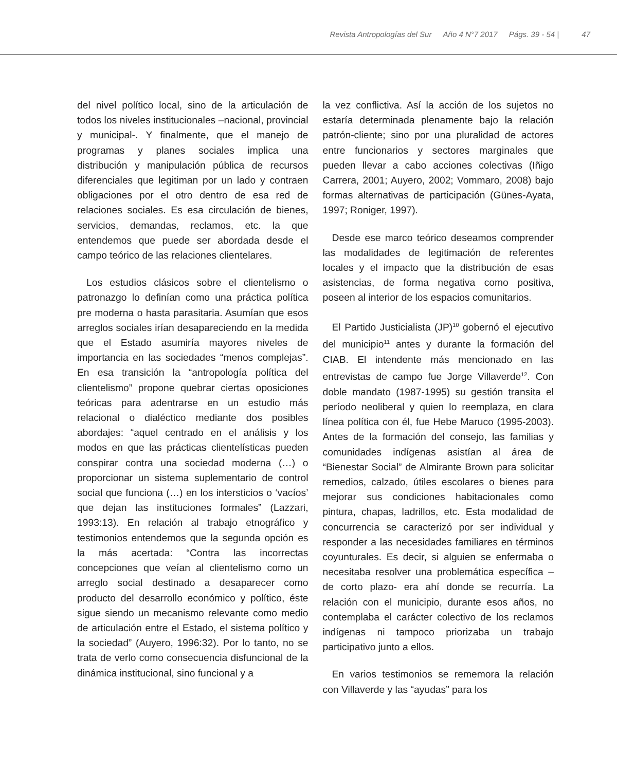Revista Antropologías del Sur Año 4 N°7 2017 Págs. 39 - 54 | 47
del nivel político local, sino de la articulación de todos los niveles institucionales –nacional, provincial y municipal-. Y finalmente, que el manejo de programas y planes sociales implica una distribución y manipulación pública de recursos diferenciales que legitiman por un lado y contraen obligaciones por el otro dentro de esa red de relaciones sociales. Es esa circulación de bienes, servicios, demandas, reclamos, etc. la que entendemos que puede ser abordada desde el campo teórico de las relaciones clientelares.
Los estudios clásicos sobre el clientelismo o patronazgo lo definían como una práctica política pre moderna o hasta parasitaria. Asumían que esos arreglos sociales irían desapareciendo en la medida que el Estado asumiría mayores niveles de importancia en las sociedades “menos complejas”. En esa transición la “antropología política del clientelismo” propone quebrar ciertas oposiciones teóricas para adentrarse en un estudio más relacional o dialéctico mediante dos posibles abordajes: “aquel centrado en el análisis y los modos en que las prácticas clientelísticas pueden conspirar contra una sociedad moderna (…) o proporcionar un sistema suplementario de control social que funciona (…) en los intersticios o ‘vacíos’ que dejan las instituciones formales” (Lazzari, 1993:13). En relación al trabajo etnográfico y testimonios entendemos que la segunda opción es la más acertada: “Contra las incorrectas concepciones que veían al clientelismo como un arreglo social destinado a desaparecer como producto del desarrollo económico y político, éste sigue siendo un mecanismo relevante como medio de articulación entre el Estado, el sistema político y la sociedad” (Auyero, 1996:32). Por lo tanto, no se trata de verlo como consecuencia disfuncional de la dinámica institucional, sino funcional y a
la vez conflictiva. Así la acción de los sujetos no estaría determinada plenamente bajo la relación patrón-cliente; sino por una pluralidad de actores entre funcionarios y sectores marginales que pueden llevar a cabo acciones colectivas (Iñigo Carrera, 2001; Auyero, 2002; Vommaro, 2008) bajo formas alternativas de participación (Günes-Ayata, 1997; Roniger, 1997).
Desde ese marco teórico deseamos comprender las modalidades de legitimación de referentes locales y el impacto que la distribución de esas asistencias, de forma negativa como positiva, poseen al interior de los espacios comunitarios.
El Partido Justicialista (JP)<sup>10</sup> gobernó el ejecutivo del municipio<sup>11</sup> antes y durante la formación del CIAB. El intendente más mencionado en las entrevistas de campo fue Jorge Villaverde<sup>12</sup>. Con doble mandato (1987-1995) su gestión transita el período neoliberal y quien lo reemplaza, en clara línea política con él, fue Hebe Maruco (1995-2003). Antes de la formación del consejo, las familias y comunidades indígenas asistían al área de “Bienestar Social” de Almirante Brown para solicitar remedios, calzado, útiles escolares o bienes para mejorar sus condiciones habitacionales como pintura, chapas, ladrillos, etc. Esta modalidad de concurrencia se caracterizó por ser individual y responder a las necesidades familiares en términos coyunturales. Es decir, si alguien se enfermaba o necesitaba resolver una problemática específica –de corto plazo- era ahí donde se recurría. La relación con el municipio, durante esos años, no contemplaba el carácter colectivo de los reclamos indígenas ni tampoco priorizaba un trabajo participativo junto a ellos.
En varios testimonios se rememora la relación con Villaverde y las “ayudas” para los